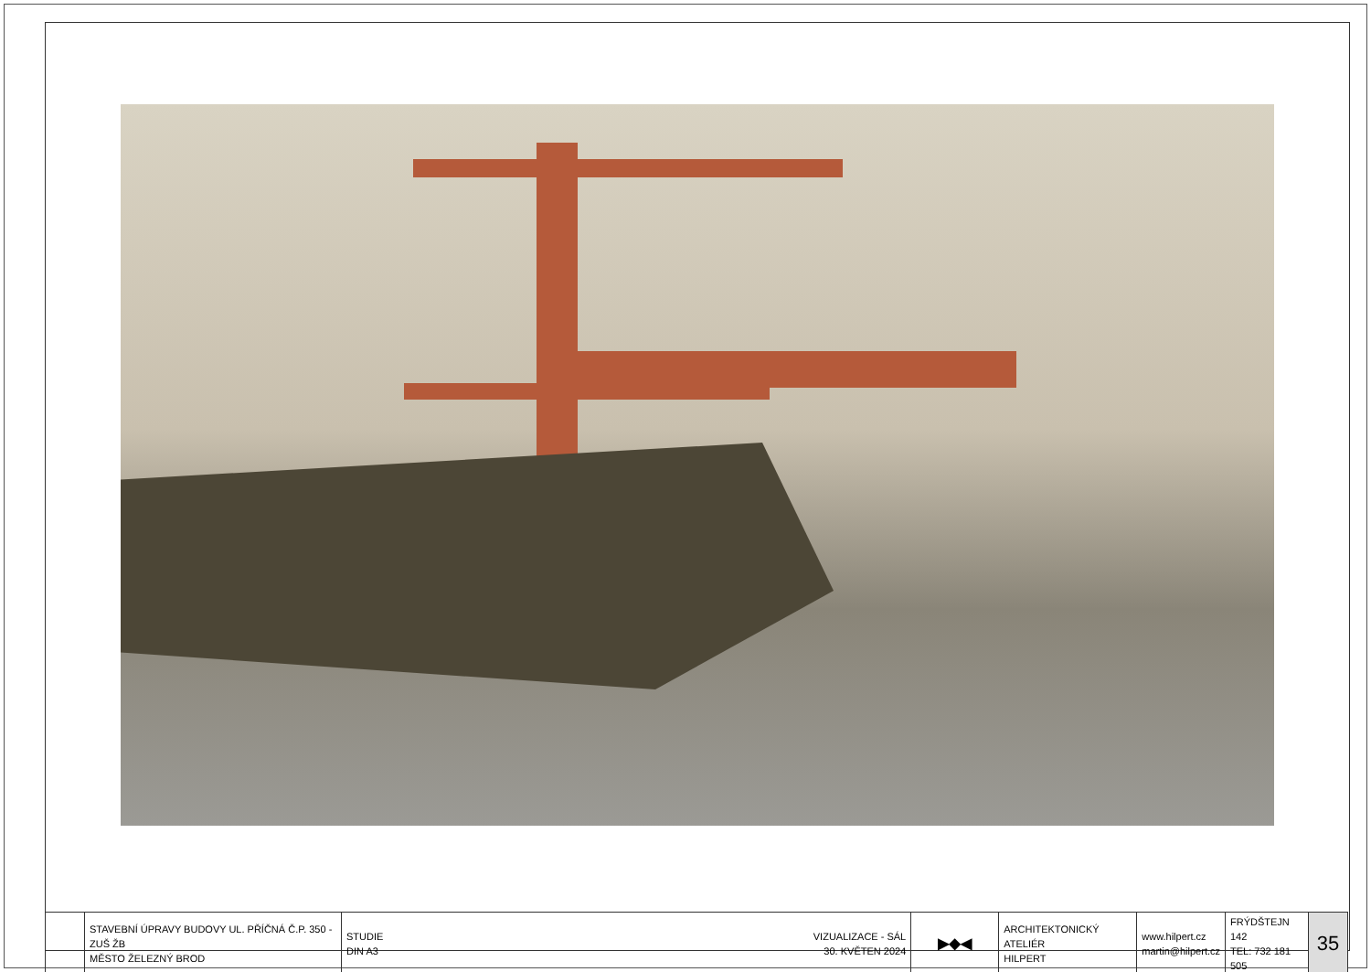| | STAVEBNÍ ÚPRAVY BUDOVY UL. PŘÍČNÁ Č.P. 350 - ZUŠ ŽB MĚSTO ŽELEZNÝ BROD | STUDIE DIN A3 | VIZUALIZACE - SÁL 30. KVĚTEN 2024 | ▶◆◀ | ARCHITEKTONICKÝ ATELIÉR HILPERT | www.hilpert.cz martin@hilpert.cz | FRÝDŠTEJN 142 TEL: 732 181 505 | 35 |